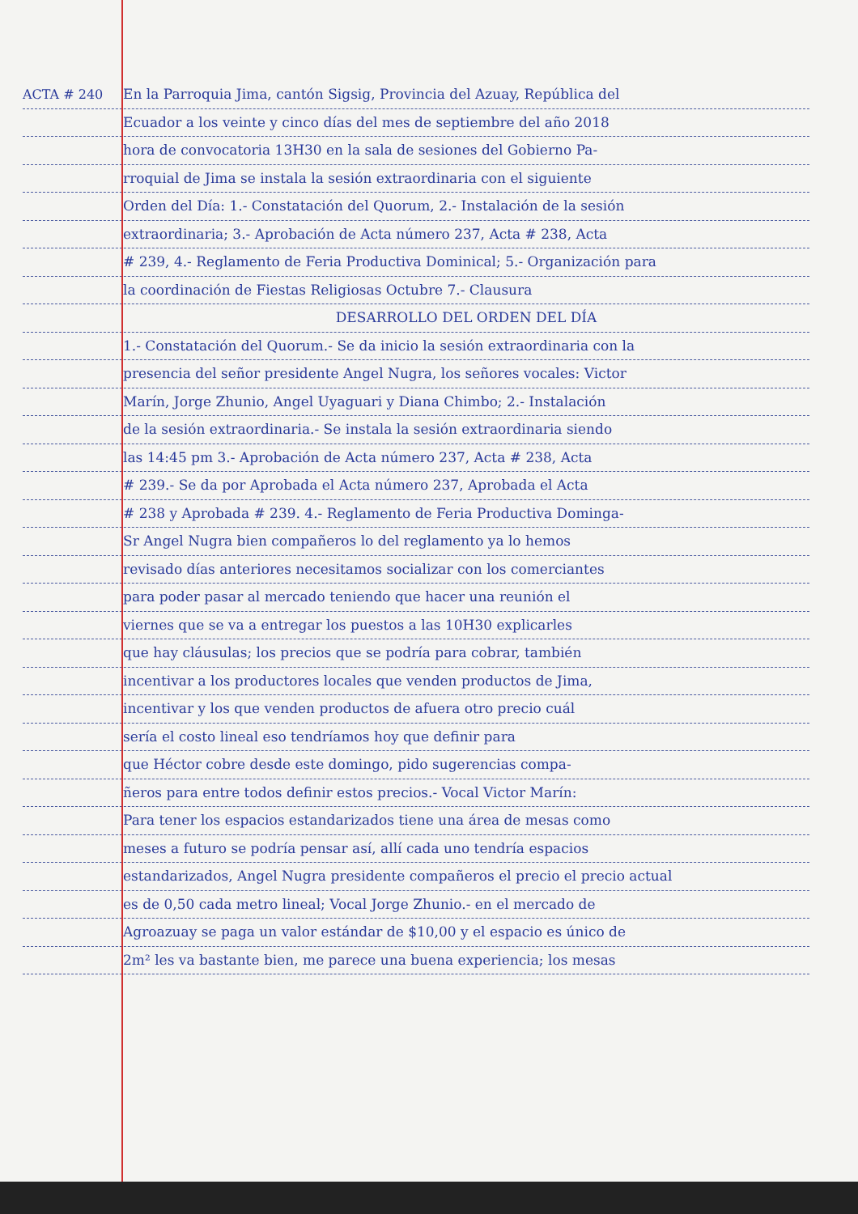ACTA # 240 En la Parroquia Jima, cantón Sigsig, Provincia del Azuay, República del
Ecuador a los veinte y cinco días del mes de septiembre del año 2018
hora de convocatoria 13H30 en la sala de sesiones del Gobierno Pa-
rroquial de Jima se instala la sesión extraordinaria con el siguiente
Orden del Día: 1.- Constatación del Quorum, 2.- Instalación de la sesión
extraordinaria; 3.- Aprobación de Acta número 237, Acta # 238, Acta
# 239, 4.- Reglamento de Feria Productiva Dominical; 5.- Organización para
la coordinación de Fiestas Religiosas Octubre 7.- Clausura
DESARROLLO DEL ORDEN DEL DÍA
1.- Constatación del Quorum.- Se da inicio la sesión extraordinaria con la
presencia del señor presidente Angel Nugra, los señores vocales: Victor
Marín, Jorge Zhunio, Angel Uyaguari y Diana Chimbo; 2.- Instalación
de la sesión extraordinaria.- Se instala la sesión extraordinaria siendo
las 14:45 pm 3.- Aprobación de Acta número 237, Acta # 238, Acta
# 239.- Se da por Aprobada el Acta número 237, Aprobada el Acta
# 238 y Aprobada # 239. 4.- Reglamento de Feria Productiva Dominga-
Sr Angel Nugra bien compañeros lo del reglamento ya lo hemos
revisado días anteriores necesitamos socializar con los comerciantes
para poder pasar al mercado teniendo que hacer una reunión el
viernes que se va a entregar los puestos a las 10H30 explicarles
que hay cláusulas; los precios que se podría para cobrar, también
incentivar a los productores locales que venden productos de Jima,
incentivar y los que venden productos de afuera otro precio cuál
sería el costo lineal eso tendríamos hoy que definir para
que Héctor cobre desde este domingo, pido sugerencias compa-
ñeros para entre todos definir estos precios.- Vocal Victor Marín:
Para tener los espacios estandarizados tiene una área de mesas como
meses a futuro se podría pensar así, allí cada uno tendría espacios
estandarizados, Angel Nugra presidente compañeros el precio el precio actual
es de 0,50 cada metro lineal; Vocal Jorge Zhunio.- en el mercado de
Agroazuay se paga un valor estándar de $10,00 y el espacio es único de
2m² les va bastante bien, me parece una buena experiencia; los mesas